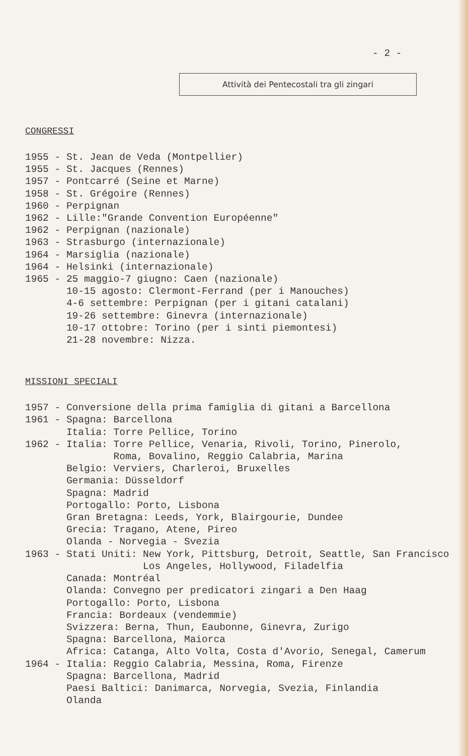- 2 -
Attività dei Pentecostali tra gli zingari
CONGRESSI
1955 - St. Jean de Veda (Montpellier) 1955 - St. Jacques (Rennes) 1957 - Pontcarré (Seine et Marne) 1958 - St. Grégoire (Rennes) 1960 - Perpignan 1962 - Lille:"Grande Convention Européenne" 1962 - Perpignan (nazionale) 1963 - Strasburgo (internazionale) 1964 - Marsiglia (nazionale) 1964 - Helsinki (internazionale) 1965 - 25 maggio-7 giugno: Caen (nazionale) 10-15 agosto: Clermont-Ferrand (per i Manouches) 4-6 settembre: Perpignan (per i gitani catalani) 19-26 settembre: Ginevra (internazionale) 10-17 ottobre: Torino (per i sinti piemontesi) 21-28 novembre: Nizza.
MISSIONI SPECIALI
1957 - Conversione della prima famiglia di gitani a Barcellona 1961 - Spagna: Barcellona Italia: Torre Pellice, Torino 1962 - Italia: Torre Pellice, Venaria, Rivoli, Torino, Pinerolo, Roma, Bovalino, Reggio Calabria, Marina Belgio: Verviers, Charleroi, Bruxelles Germania: Düsseldorf Spagna: Madrid Portogallo: Porto, Lisbona Gran Bretagna: Leeds, York, Blairgourie, Dundee Grecia: Tragano, Atene, Pireo Olanda - Norvegia - Svezia 1963 - Stati Uniti: New York, Pittsburg, Detroit, Seattle, San Francisco Los Angeles, Hollywood, Filadelfia Canada: Montréal Olanda: Convegno per predicatori zingari a Den Haag Portogallo: Porto, Lisbona Francia: Bordeaux (vendemmie) Svizzera: Berna, Thun, Eaubonne, Ginevra, Zurigo Spagna: Barcellona, Maiorca Africa: Catanga, Alto Volta, Costa d'Avorio, Senegal, Camerum 1964 - Italia: Reggio Calabria, Messina, Roma, Firenze Spagna: Barcellona, Madrid Paesi Baltici: Danimarca, Norvegia, Svezia, Finlandia Olanda